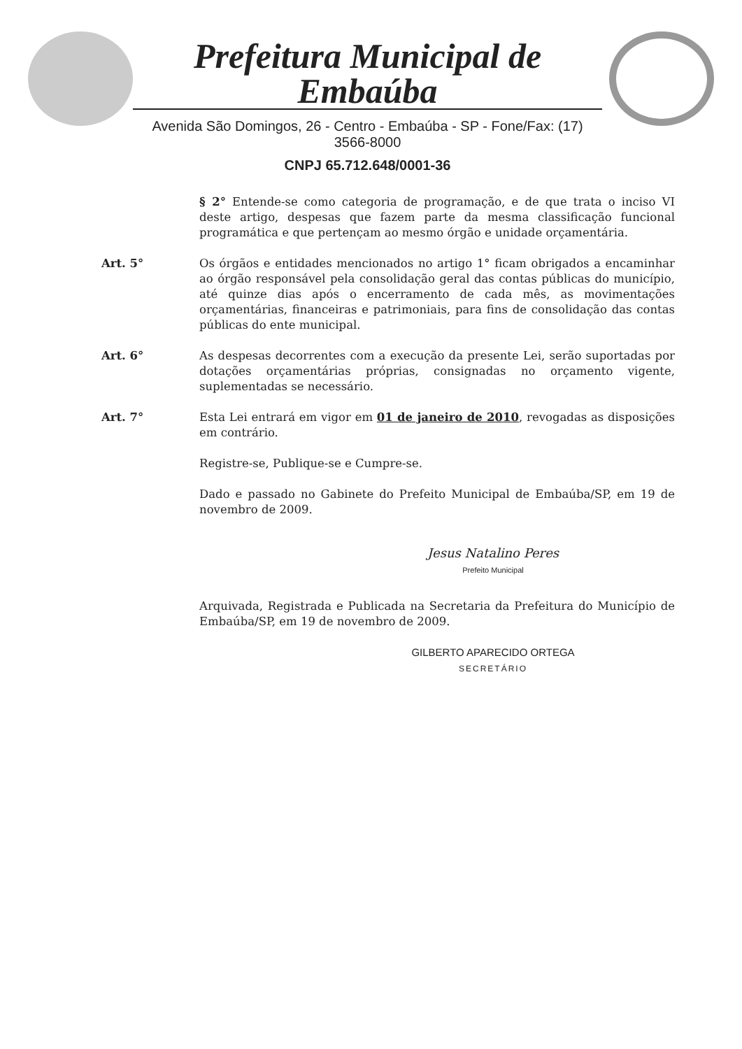Prefeitura Municipal de Embaúba
Avenida São Domingos, 26 - Centro - Embaúba - SP - Fone/Fax: (17) 3566-8000
CNPJ 65.712.648/0001-36
§ 2° Entende-se como categoria de programação, e de que trata o inciso VI deste artigo, despesas que fazem parte da mesma classificação funcional programática e que pertençam ao mesmo órgão e unidade orçamentária.
Art. 5° Os órgãos e entidades mencionados no artigo 1° ficam obrigados a encaminhar ao órgão responsável pela consolidação geral das contas públicas do município, até quinze dias após o encerramento de cada mês, as movimentações orçamentárias, financeiras e patrimoniais, para fins de consolidação das contas públicas do ente municipal.
Art. 6° As despesas decorrentes com a execução da presente Lei, serão suportadas por dotações orçamentárias próprias, consignadas no orçamento vigente, suplementadas se necessário.
Art. 7° Esta Lei entrará em vigor em 01 de janeiro de 2010, revogadas as disposições em contrário.
Registre-se, Publique-se e Cumpre-se.
Dado e passado no Gabinete do Prefeito Municipal de Embaúba/SP, em 19 de novembro de 2009.
Jesus Natalino Peres
Prefeito Municipal
Arquivada, Registrada e Publicada na Secretaria da Prefeitura do Município de Embaúba/SP, em 19 de novembro de 2009.
GILBERTO APARECIDO ORTEGA
SECRETÁRIO